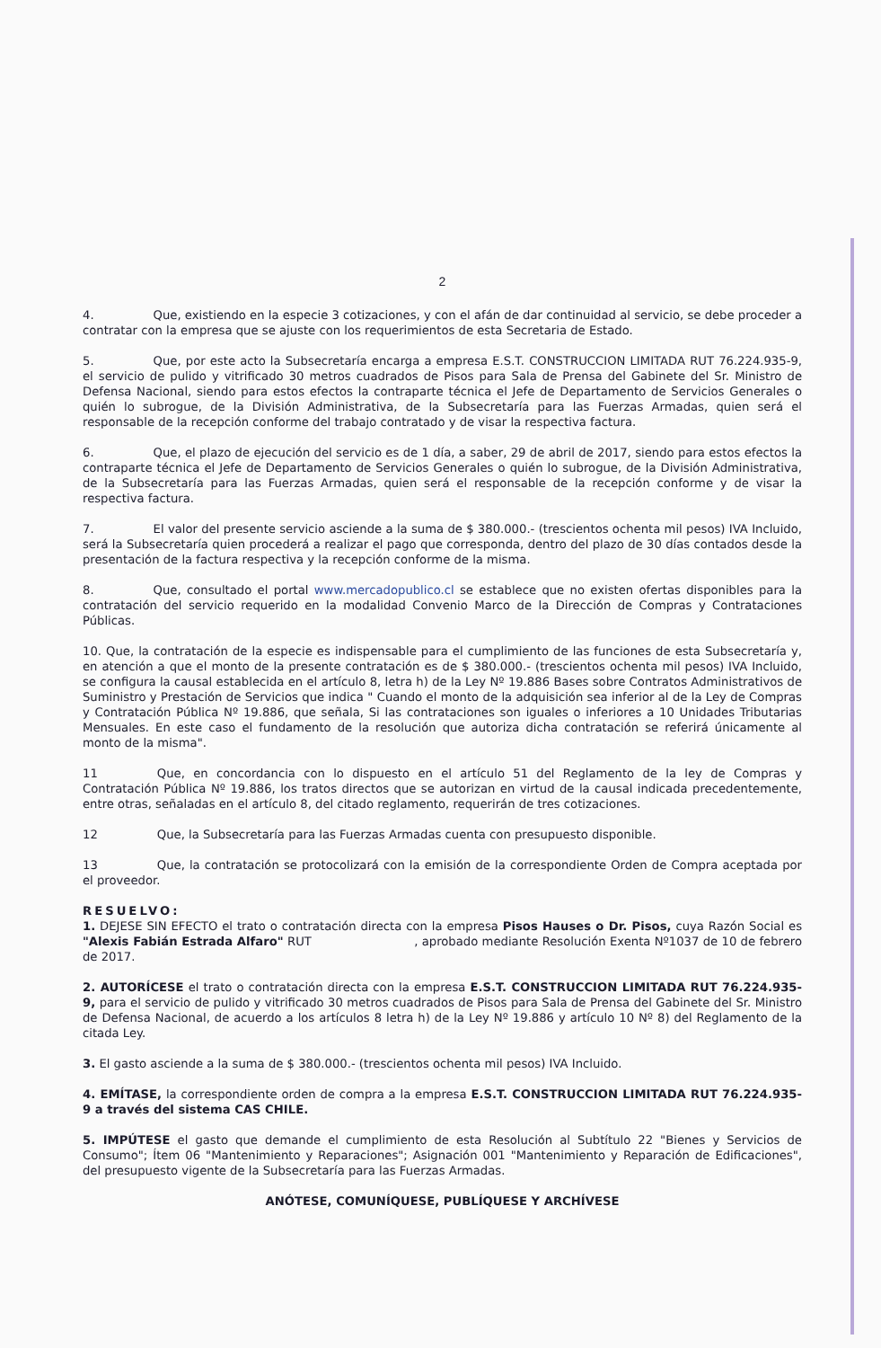2
4. Que, existiendo en la especie 3 cotizaciones, y con el afán de dar continuidad al servicio, se debe proceder a contratar con la empresa que se ajuste con los requerimientos de esta Secretaria de Estado.
5. Que, por este acto la Subsecretaría encarga a empresa E.S.T. CONSTRUCCION LIMITADA RUT 76.224.935-9, el servicio de pulido y vitrificado 30 metros cuadrados de Pisos para Sala de Prensa del Gabinete del Sr. Ministro de Defensa Nacional, siendo para estos efectos la contraparte técnica el Jefe de Departamento de Servicios Generales o quién lo subrogue, de la División Administrativa, de la Subsecretaría para las Fuerzas Armadas, quien será el responsable de la recepción conforme del trabajo contratado y de visar la respectiva factura.
6. Que, el plazo de ejecución del servicio es de 1 día, a saber, 29 de abril de 2017, siendo para estos efectos la contraparte técnica el Jefe de Departamento de Servicios Generales o quién lo subrogue, de la División Administrativa, de la Subsecretaría para las Fuerzas Armadas, quien será el responsable de la recepción conforme y de visar la respectiva factura.
7. El valor del presente servicio asciende a la suma de $ 380.000.- (trescientos ochenta mil pesos) IVA Incluido, será la Subsecretaría quien procederá a realizar el pago que corresponda, dentro del plazo de 30 días contados desde la presentación de la factura respectiva y la recepción conforme de la misma.
8. Que, consultado el portal www.mercadopublico.cl se establece que no existen ofertas disponibles para la contratación del servicio requerido en la modalidad Convenio Marco de la Dirección de Compras y Contrataciones Públicas.
10. Que, la contratación de la especie es indispensable para el cumplimiento de las funciones de esta Subsecretaría y, en atención a que el monto de la presente contratación es de $ 380.000.- (trescientos ochenta mil pesos) IVA Incluido, se configura la causal establecida en el artículo 8, letra h) de la Ley Nº 19.886 Bases sobre Contratos Administrativos de Suministro y Prestación de Servicios que indica " Cuando el monto de la adquisición sea inferior al de la Ley de Compras y Contratación Pública Nº 19.886, que señala, Si las contrataciones son iguales o inferiores a 10 Unidades Tributarias Mensuales. En este caso el fundamento de la resolución que autoriza dicha contratación se referirá únicamente al monto de la misma".
11 Que, en concordancia con lo dispuesto en el artículo 51 del Reglamento de la ley de Compras y Contratación Pública Nº 19.886, los tratos directos que se autorizan en virtud de la causal indicada precedentemente, entre otras, señaladas en el artículo 8, del citado reglamento, requerirán de tres cotizaciones.
12 Que, la Subsecretaría para las Fuerzas Armadas cuenta con presupuesto disponible.
13 Que, la contratación se protocolizará con la emisión de la correspondiente Orden de Compra aceptada por el proveedor.
RESUELVO:
1. DEJESE SIN EFECTO el trato o contratación directa con la empresa Pisos Hauses o Dr. Pisos, cuya Razón Social es "Alexis Fabián Estrada Alfaro" RUT , aprobado mediante Resolución Exenta Nº1037 de 10 de febrero de 2017.
2. AUTORÍCESE el trato o contratación directa con la empresa E.S.T. CONSTRUCCION LIMITADA RUT 76.224.935-9, para el servicio de pulido y vitrificado 30 metros cuadrados de Pisos para Sala de Prensa del Gabinete del Sr. Ministro de Defensa Nacional, de acuerdo a los artículos 8 letra h) de la Ley Nº 19.886 y artículo 10 Nº 8) del Reglamento de la citada Ley.
3. El gasto asciende a la suma de $ 380.000.- (trescientos ochenta mil pesos) IVA Incluido.
4. EMÍTASE, la correspondiente orden de compra a la empresa E.S.T. CONSTRUCCION LIMITADA RUT 76.224.935-9 a través del sistema CAS CHILE.
5. IMPÚTESE el gasto que demande el cumplimiento de esta Resolución al Subtítulo 22 "Bienes y Servicios de Consumo"; Ítem 06 "Mantenimiento y Reparaciones"; Asignación 001 "Mantenimiento y Reparación de Edificaciones", del presupuesto vigente de la Subsecretaría para las Fuerzas Armadas.
ANÓTESE, COMUNÍQUESE, PUBLÍQUESE Y ARCHÍVESE